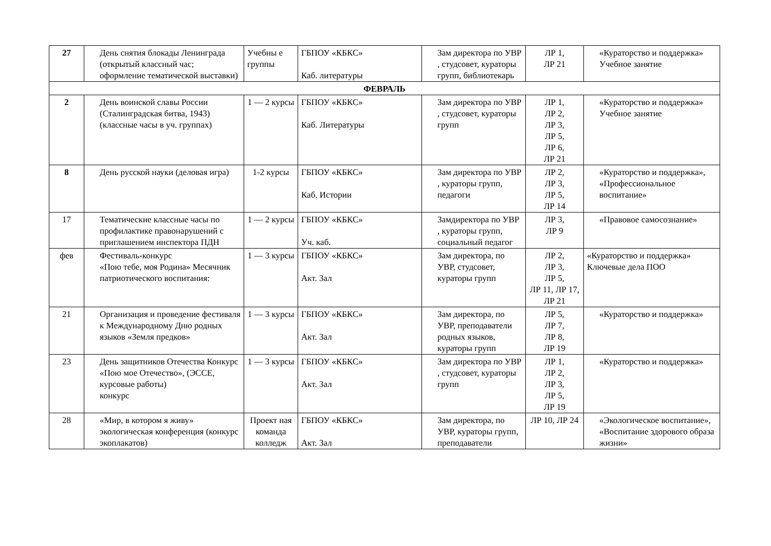| 27 | День снятия блокады Ленинграда (открытый классный час; оформление тематической выставки) | Учебны е группы | ГБПОУ «КБКС» Каб. литературы | Зам директора по УВР , студсовет, кураторы групп, библиотекарь | ЛР 1, ЛР 21 | «Кураторство и поддержка» Учебное занятие |
| ФЕВРАЛЬ | | | | | | |
| 2 | День воинской славы России (Сталинградская битва, 1943) (классные часы в уч. группах) | 1 — 2 курсы | ГБПОУ «КБКС» Каб. Литературы | Зам директора по УВР , студсовет, кураторы групп | ЛР 1, ЛР 2, ЛР 3, ЛР 5, ЛР 6, ЛР 21 | «Кураторство и поддержка» Учебное занятие |
| 8 | День русской науки (деловая игра) | 1-2 курсы | ГБПОУ «КБКС» Каб. Истории | Зам директора по УВР , кураторы групп, педагоги | ЛР 2, ЛР 3, ЛР 5, ЛР 14 | «Кураторство и поддержка», «Профессиональное воспитание» |
| 17 | Тематические классные часы по профилактике правонарушений с приглашением инспектора ПДН | 1 — 2 курсы | ГБПОУ «КБКС» Уч. каб. | Замдиректора по УВР , кураторы групп, социальный педагог | ЛР 3, ЛР 9 | «Правовое самосознание» |
| фев | Фестиваль-конкурс «Пою тебе, моя Родина» Месячник патриотического воспитания: | 1 — 3 курсы | ГБПОУ «КБКС» Акт. Зал | Зам директора, по УВР, студсовет, кураторы групп | ЛР 2, ЛР 3, ЛР 5, ЛР 11, ЛР 17, ЛР 21 | «Кураторство и поддержка» Ключевые дела ПОО |
| 21 | Организация и проведение фестиваля к Международному Дню родных языков «Земля предков» | 1 — 3 курсы | ГБПОУ «КБКС» Акт. Зал | Зам директора, по УВР, преподаватели родных языков, кураторы групп | ЛР 5, ЛР 7, ЛР 8, ЛР 19 | «Кураторство и поддержка» |
| 23 | День защитников Отечества Конкурс «Пою мое Отечество», (ЭССЕ, курсовые работы) конкурс | 1 — 3 курсы | ГБПОУ «КБКС» Акт. Зал | Зам директора по УВР , студсовет, кураторы групп | ЛР 1, ЛР 2, ЛР 3, ЛР 5, ЛР 19 | «Кураторство и поддержка» |
| 28 | «Мир, в котором я живу» экологическая конференция (конкурс экоплакатов) | Проект ная команда колледж | ГБПОУ «КБКС» Акт. Зал | Зам директора, по УВР, кураторы групп, преподаватели | ЛР 10, ЛР 24 | «Экологическое воспитание», «Воспитание здорового образа жизни» |